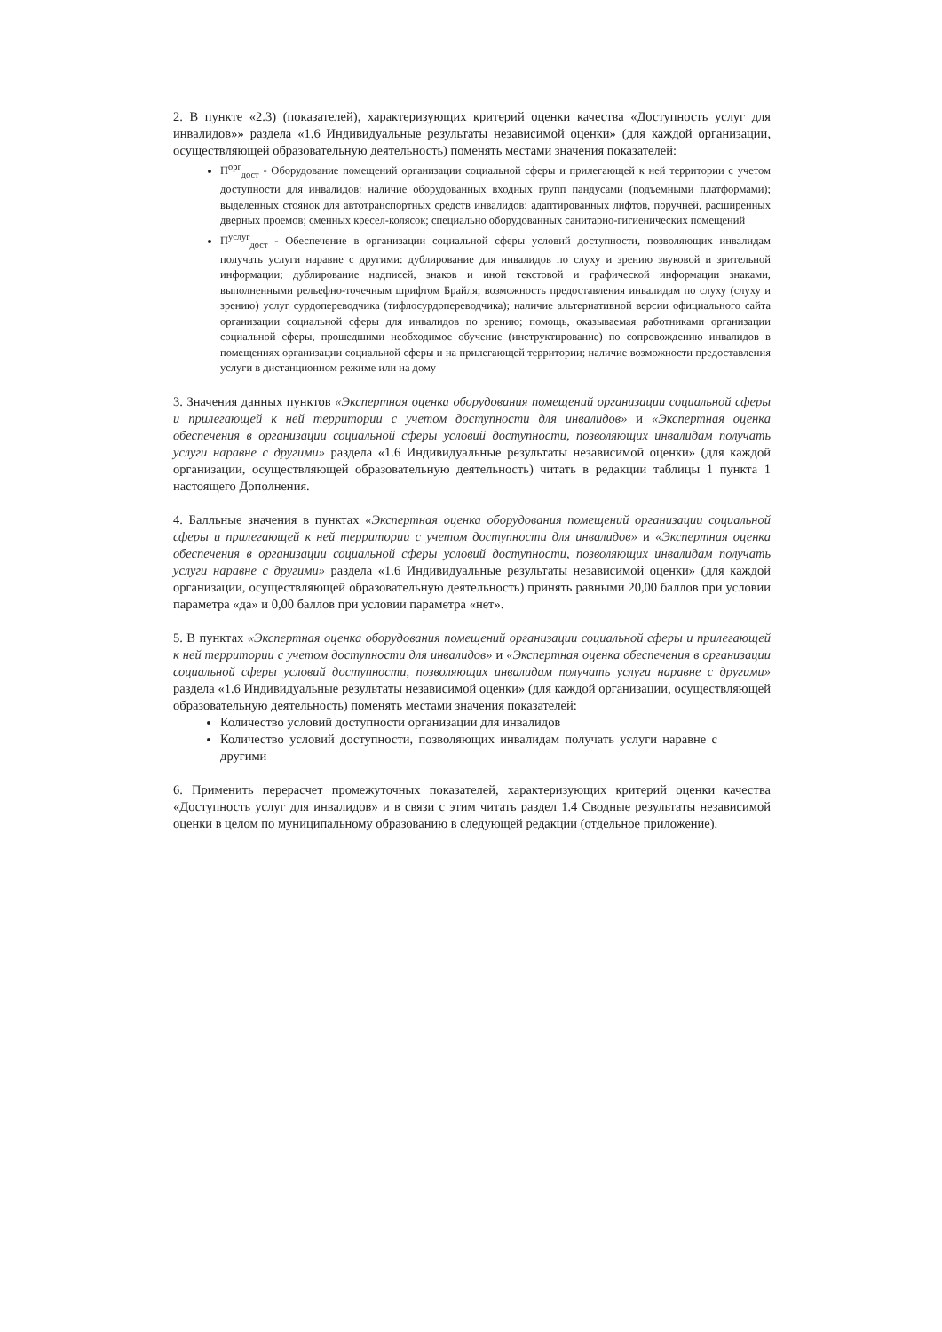2. В пункте «2.3) (показателей), характеризующих критерий оценки качества «Доступность услуг для инвалидов»» раздела «1.6 Индивидуальные результаты независимой оценки» (для каждой организации, осуществляющей образовательную деятельность) поменять местами значения показателей:
П<sup>орг</sup><sub>дост</sub> - Оборудование помещений организации социальной сферы и прилегающей к ней территории с учетом доступности для инвалидов: наличие оборудованных входных групп пандусами (подъемными платформами); выделенных стоянок для автотранспортных средств инвалидов; адаптированных лифтов, поручней, расширенных дверных проемов; сменных кресел-колясок; специально оборудованных санитарно-гигиенических помещений
П<sup>услуг</sup><sub>дост</sub> - Обеспечение в организации социальной сферы условий доступности, позволяющих инвалидам получать услуги наравне с другими: дублирование для инвалидов по слуху и зрению звуковой и зрительной информации; дублирование надписей, знаков и иной текстовой и графической информации знаками, выполненными рельефно-точечным шрифтом Брайля; возможность предоставления инвалидам по слуху (слуху и зрению) услуг сурдопереводчика (тифлосурдопереводчика); наличие альтернативной версии официального сайта организации социальной сферы для инвалидов по зрению; помощь, оказываемая работниками организации социальной сферы, прошедшими необходимое обучение (инструктирование) по сопровождению инвалидов в помещениях организации социальной сферы и на прилегающей территории; наличие возможности предоставления услуги в дистанционном режиме или на дому
3. Значения данных пунктов «Экспертная оценка оборудования помещений организации социальной сферы и прилегающей к ней территории с учетом доступности для инвалидов» и «Экспертная оценка обеспечения в организации социальной сферы условий доступности, позволяющих инвалидам получать услуги наравне с другими» раздела «1.6 Индивидуальные результаты независимой оценки» (для каждой организации, осуществляющей образовательную деятельность) читать в редакции таблицы 1 пункта 1 настоящего Дополнения.
4. Балльные значения в пунктах «Экспертная оценка оборудования помещений организации социальной сферы и прилегающей к ней территории с учетом доступности для инвалидов» и «Экспертная оценка обеспечения в организации социальной сферы условий доступности, позволяющих инвалидам получать услуги наравне с другими» раздела «1.6 Индивидуальные результаты независимой оценки» (для каждой организации, осуществляющей образовательную деятельность) принять равными 20,00 баллов при условии параметра «да» и 0,00 баллов при условии параметра «нет».
5. В пунктах «Экспертная оценка оборудования помещений организации социальной сферы и прилегающей к ней территории с учетом доступности для инвалидов» и «Экспертная оценка обеспечения в организации социальной сферы условий доступности, позволяющих инвалидам получать услуги наравне с другими» раздела «1.6 Индивидуальные результаты независимой оценки» (для каждой организации, осуществляющей образовательную деятельность) поменять местами значения показателей:
Количество условий доступности организации для инвалидов
Количество условий доступности, позволяющих инвалидам получать услуги наравне с другими
6. Применить перерасчет промежуточных показателей, характеризующих критерий оценки качества «Доступность услуг для инвалидов» и в связи с этим читать раздел 1.4 Сводные результаты независимой оценки в целом по муниципальному образованию в следующей редакции (отдельное приложение).